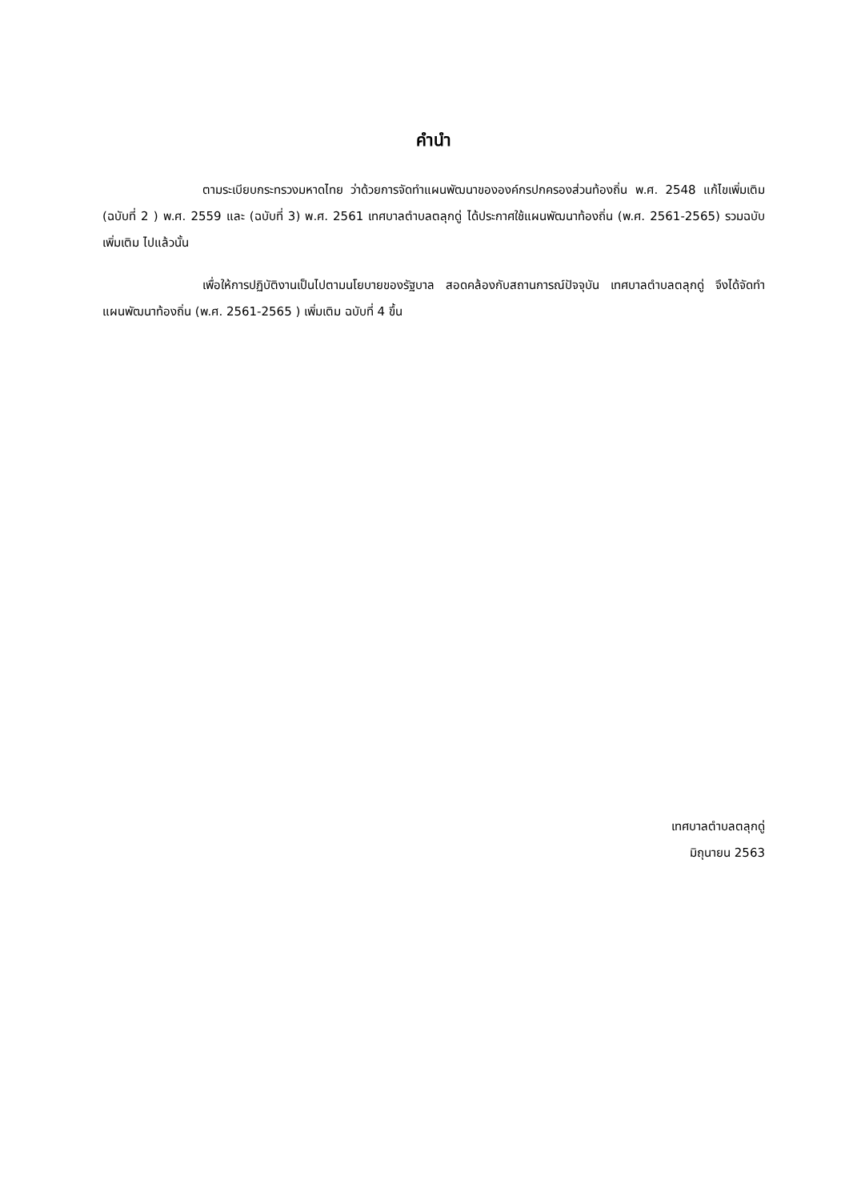คำนำ
ตามระเบียบกระทรวงมหาดไทย ว่าด้วยการจัดทำแผนพัฒนาขององค์กรปกครองส่วนท้องถิ่น พ.ศ. 2548 แก้ไขเพิ่มเติม (ฉบับที่ 2 ) พ.ศ. 2559 และ (ฉบับที่ 3) พ.ศ. 2561 เทศบาลตำบลตลุกดู่ ได้ประกาศใช้แผนพัฒนาท้องถิ่น (พ.ศ. 2561-2565) รวมฉบับเพิ่มเติม ไปแล้วนั้น
เพื่อให้การปฏิบัติงานเป็นไปตามนโยบายของรัฐบาล สอดคล้องกับสถานการณ์ปัจจุบัน เทศบาลตำบลตลุกดู่ จึงได้จัดทำแผนพัฒนาท้องถิ่น (พ.ศ. 2561-2565 ) เพิ่มเติม ฉบับที่ 4 ขึ้น
เทศบาลตำบลตลุกดู่
มิถุนายน 2563